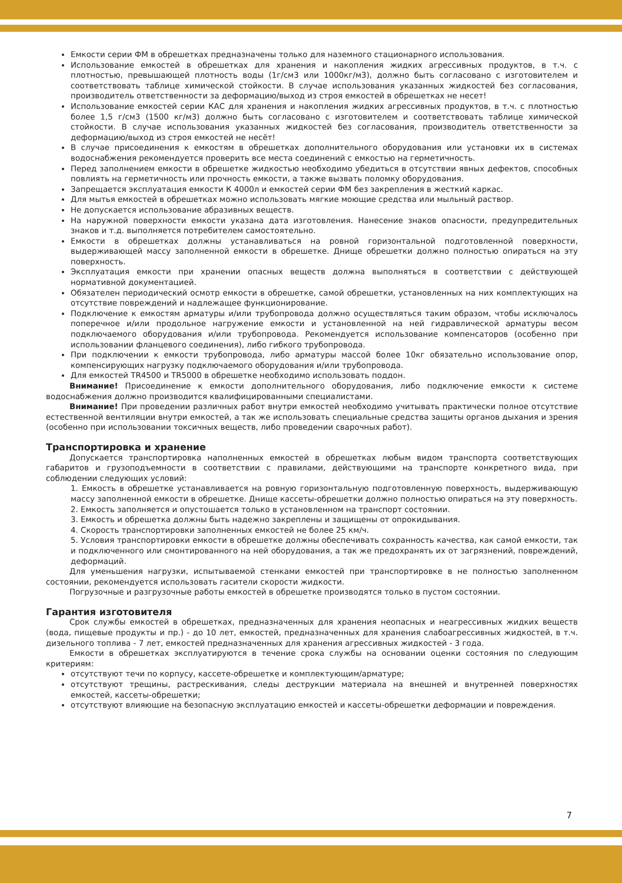Емкости серии ФМ в обрешетках предназначены только для наземного стационарного использования.
Использование емкостей в обрешетках для хранения и накопления жидких агрессивных продуктов, в т.ч. с плотностью, превышающей плотность воды (1г/см3 или 1000кг/м3), должно быть согласовано с изготовителем и соответствовать таблице химической стойкости. В случае использования указанных жидкостей без согласования, производитель ответственности за деформацию/выход из строя емкостей в обрешетках не несет!
Использование емкостей серии КАС для хранения и накопления жидких агрессивных продуктов, в т.ч. с плотностью более 1,5 г/см3 (1500 кг/м3) должно быть согласовано с изготовителем и соответствовать таблице химической стойкости. В случае использования указанных жидкостей без согласования, производитель ответственности за деформацию/выход из строя емкостей не несёт!
В случае присоединения к емкостям в обрешетках дополнительного оборудования или установки их в системах водоснабжения рекомендуется проверить все места соединений с емкостью на герметичность.
Перед заполнением емкости в обрешетке жидкостью необходимо убедиться в отсутствии явных дефектов, способных повлиять на герметичность или прочность емкости, а также вызвать поломку оборудования.
Запрещается эксплуатация емкости К 4000л и емкостей серии ФМ без закрепления в жесткий каркас.
Для мытья емкостей в обрешетках можно использовать мягкие моющие средства или мыльный раствор.
Не допускается использование абразивных веществ.
На наружной поверхности емкости указана дата изготовления. Нанесение знаков опасности, предупредительных знаков и т.д. выполняется потребителем самостоятельно.
Емкости в обрешетках должны устанавливаться на ровной горизонтальной подготовленной поверхности, выдерживающей массу заполненной емкости в обрешетке. Днище обрешетки должно полностью опираться на эту поверхность.
Эксплуатация емкости при хранении опасных веществ должна выполняться в соответствии с действующей нормативной документацией.
Обязателен периодический осмотр емкости в обрешетке, самой обрешетки, установленных на них комплектующих на отсутствие повреждений и надлежащее функционирование.
Подключение к емкостям арматуры и/или трубопровода должно осуществляться таким образом, чтобы исключалось поперечное и/или продольное нагружение емкости и установленной на ней гидравлической арматуры весом подключаемого оборудования и/или трубопровода. Рекомендуется использование компенсаторов (особенно при использовании фланцевого соединения), либо гибкого трубопровода.
При подключении к емкости трубопровода, либо арматуры массой более 10кг обязательно использование опор, компенсирующих нагрузку подключаемого оборудования и/или трубопровода.
Для емкостей TR4500 и TR5000 в обрешетке необходимо использовать поддон.
Внимание! Присоединение к емкости дополнительного оборудования, либо подключение емкости к системе водоснабжения должно производится квалифицированными специалистами.
Внимание! При проведении различных работ внутри емкостей необходимо учитывать практически полное отсутствие естественной вентиляции внутри емкостей, а так же использовать специальные средства защиты органов дыхания и зрения (особенно при использовании токсичных веществ, либо проведении сварочных работ).
Транспортировка и хранение
Допускается транспортировка наполненных емкостей в обрешетках любым видом транспорта соответствующих габаритов и грузоподъемности в соответствии с правилами, действующими на транспорте конкретного вида, при соблюдении следующих условий:
1. Емкость в обрешетке устанавливается на ровную горизонтальную подготовленную поверхность, выдерживающую массу заполненной емкости в обрешетке. Днище кассеты-обрешетки должно полностью опираться на эту поверхность.
2. Емкость заполняется и опустошается только в установленном на транспорт состоянии.
3. Емкость и обрешетка должны быть надежно закреплены и защищены от опрокидывания.
4. Скорость транспортировки заполненных емкостей не более 25 км/ч.
5. Условия транспортировки емкости в обрешетке должны обеспечивать сохранность качества, как самой емкости, так и подключенного или смонтированного на ней оборудования, а так же предохранять их от загрязнений, повреждений, деформаций.
Для уменьшения нагрузки, испытываемой стенками емкостей при транспортировке в не полностью заполненном состоянии, рекомендуется использовать гасители скорости жидкости.
Погрузочные и разгрузочные работы емкостей в обрешетке производятся только в пустом состоянии.
Гарантия изготовителя
Срок службы емкостей в обрешетках, предназначенных для хранения неопасных и неагрессивных жидких веществ (вода, пищевые продукты и пр.) - до 10 лет, емкостей, предназначенных для хранения слабоагрессивных жидкостей, в т.ч. дизельного топлива - 7 лет, емкостей предназначенных для хранения агрессивных жидкостей - 3 года.
Емкости в обрешетках эксплуатируются в течение срока службы на основании оценки состояния по следующим критериям:
отсутствуют течи по корпусу, кассете-обрешетке и комплектующим/арматуре;
отсутствуют трещины, растрескивания, следы деструкции материала на внешней и внутренней поверхностях емкостей, кассеты-обрешетки;
отсутствуют влияющие на безопасную эксплуатацию емкостей и кассеты-обрешетки деформации и повреждения.
7